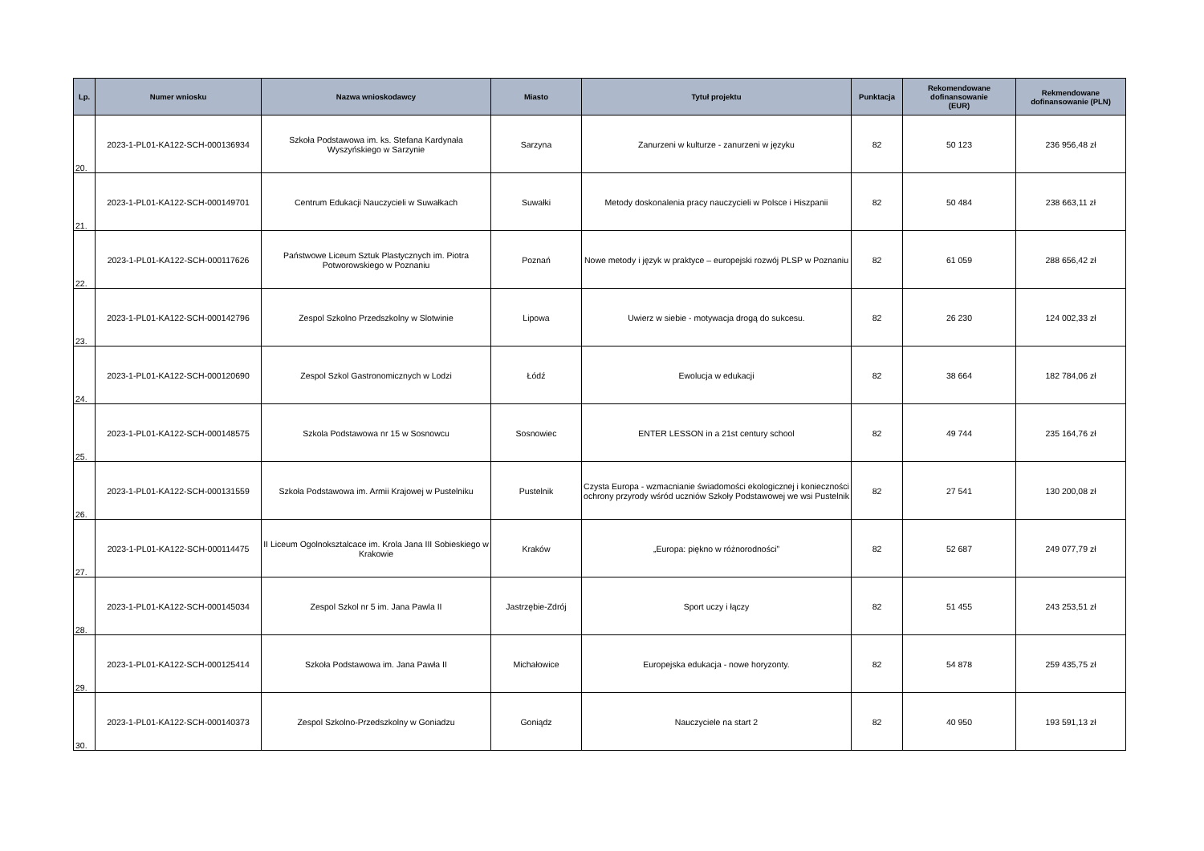| Lp. | Numer wniosku | Nazwa wnioskodawcy | Miasto | Tytuł projektu | Punktacja | Rekomendowane dofinansowanie (EUR) | Rekmendowane dofinansowanie (PLN) |
| --- | --- | --- | --- | --- | --- | --- | --- |
| 20. | 2023-1-PL01-KA122-SCH-000136934 | Szkoła Podstawowa im. ks. Stefana Kardynała Wyszyńskiego w Sarzynie | Sarzyna | Zanurzeni w kulturze - zanurzeni w języku | 82 | 50 123 | 236 956,48 zł |
| 21. | 2023-1-PL01-KA122-SCH-000149701 | Centrum Edukacji Nauczycieli w Suwałkach | Suwałki | Metody doskonalenia pracy nauczycieli w Polsce i Hiszpanii | 82 | 50 484 | 238 663,11 zł |
| 22. | 2023-1-PL01-KA122-SCH-000117626 | Państwowe Liceum Sztuk Plastycznych im. Piotra Potworowskiego w Poznaniu | Poznań | Nowe metody i język w praktyce – europejski rozwój PLSP w Poznaniu | 82 | 61 059 | 288 656,42 zł |
| 23. | 2023-1-PL01-KA122-SCH-000142796 | Zespol Szkolno Przedszkolny w Slotwinie | Lipowa | Uwierz w siebie - motywacja drogą do sukcesu. | 82 | 26 230 | 124 002,33 zł |
| 24. | 2023-1-PL01-KA122-SCH-000120690 | Zespol Szkol Gastronomicznych w Lodzi | Łódź | Ewolucja w edukacji | 82 | 38 664 | 182 784,06 zł |
| 25. | 2023-1-PL01-KA122-SCH-000148575 | Szkola Podstawowa nr 15 w Sosnowcu | Sosnowiec | ENTER LESSON in a 21st century school | 82 | 49 744 | 235 164,76 zł |
| 26. | 2023-1-PL01-KA122-SCH-000131559 | Szkoła Podstawowa im. Armii Krajowej w Pustelniku | Pustelnik | Czysta Europa - wzmacnianie świadomości ekologicznej i konieczności ochrony przyrody wśród uczniów Szkoły Podstawowej we wsi Pustelnik | 82 | 27 541 | 130 200,08 zł |
| 27. | 2023-1-PL01-KA122-SCH-000114475 | II Liceum Ogolnoksztalcace im. Krola Jana III Sobieskiego w Krakowie | Kraków | „Europa: piękno w różnorodności” | 82 | 52 687 | 249 077,79 zł |
| 28. | 2023-1-PL01-KA122-SCH-000145034 | Zespol Szkol nr 5 im. Jana Pawla II | Jastrzębie-Zdrój | Sport uczy i łączy | 82 | 51 455 | 243 253,51 zł |
| 29. | 2023-1-PL01-KA122-SCH-000125414 | Szkoła Podstawowa im. Jana Pawła II | Michałowice | Europejska edukacja - nowe horyzonty. | 82 | 54 878 | 259 435,75 zł |
| 30. | 2023-1-PL01-KA122-SCH-000140373 | Zespol Szkolno-Przedszkolny w Goniadzu | Goniądz | Nauczyciele na start 2 | 82 | 40 950 | 193 591,13 zł |